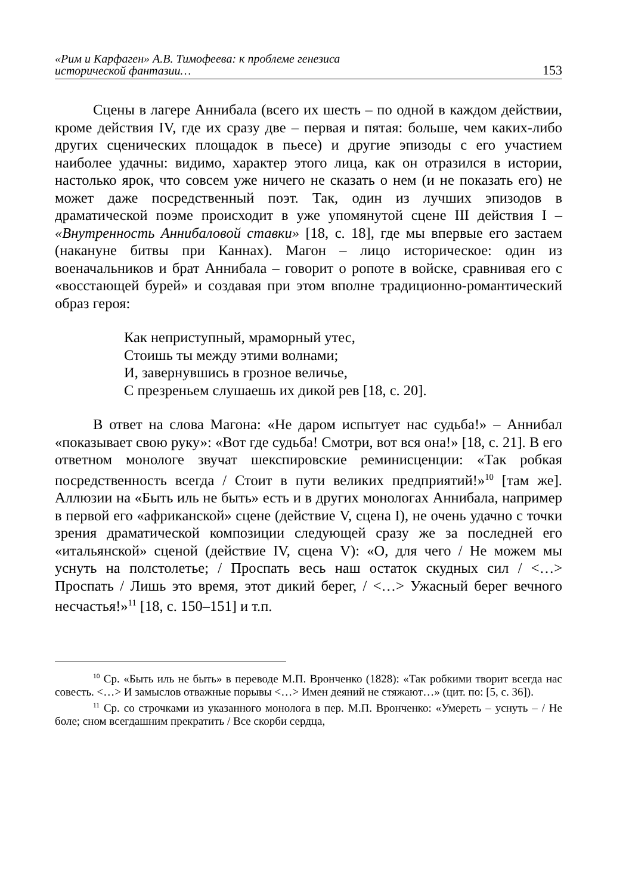«Рим и Карфаген» А.В. Тимофеева: к проблеме генезиса
исторической фантазии…
153
Сцены в лагере Аннибала (всего их шесть – по одной в каждом действии, кроме действия IV, где их сразу две – первая и пятая: больше, чем каких-либо других сценических площадок в пьесе) и другие эпизоды с его участием наиболее удачны: видимо, характер этого лица, как он отразился в истории, настолько ярок, что совсем уже ничего не сказать о нем (и не показать его) не может даже посредственный поэт. Так, один из лучших эпизодов в драматической поэме происходит в уже упомянутой сцене III действия I – «Внутренность Аннибаловой ставки» [18, с. 18], где мы впервые его застаем (накануне битвы при Каннах). Магон – лицо историческое: один из военачальников и брат Аннибала – говорит о ропоте в войске, сравнивая его с «восстающей бурей» и создавая при этом вполне традиционно-романтический образ героя:
Как неприступный, мраморный утес,
Стоишь ты между этими волнами;
И, завернувшись в грозное величье,
С презреньем слушаешь их дикой рев [18, с. 20].
В ответ на слова Магона: «Не даром испытует нас судьба!» – Аннибал «показывает свою руку»: «Вот где судьба! Смотри, вот вся она!» [18, с. 21]. В его ответном монологе звучат шекспировские реминисценции: «Так робкая посредственность всегда / Стоит в пути великих предприятий!»<sup>10</sup> [там же]. Аллюзии на «Быть иль не быть» есть и в других монологах Аннибала, например в первой его «африканской» сцене (действие V, сцена I), не очень удачно с точки зрения драматической композиции следующей сразу же за последней его «итальянской» сценой (действие IV, сцена V): «О, для чего / Не можем мы уснуть на полстолетье; / Проспать весь наш остаток скудных сил / <…> Проспать / Лишь это время, этот дикий берег, / <…> Ужасный берег вечного несчастья!»<sup>11</sup> [18, с. 150–151] и т.п.
<sup>10</sup> Ср. «Быть иль не быть» в переводе М.П. Вронченко (1828): «Так робкими творит всегда нас совесть. <…> И замыслов отважные порывы <…> Имен деяний не стяжают…» (цит. по: [5, с. 36]).
<sup>11</sup> Ср. со строчками из указанного монолога в пер. М.П. Вронченко: «Умереть – уснуть – / Не боле; сном всегдашним прекратить / Все скорби сердца,